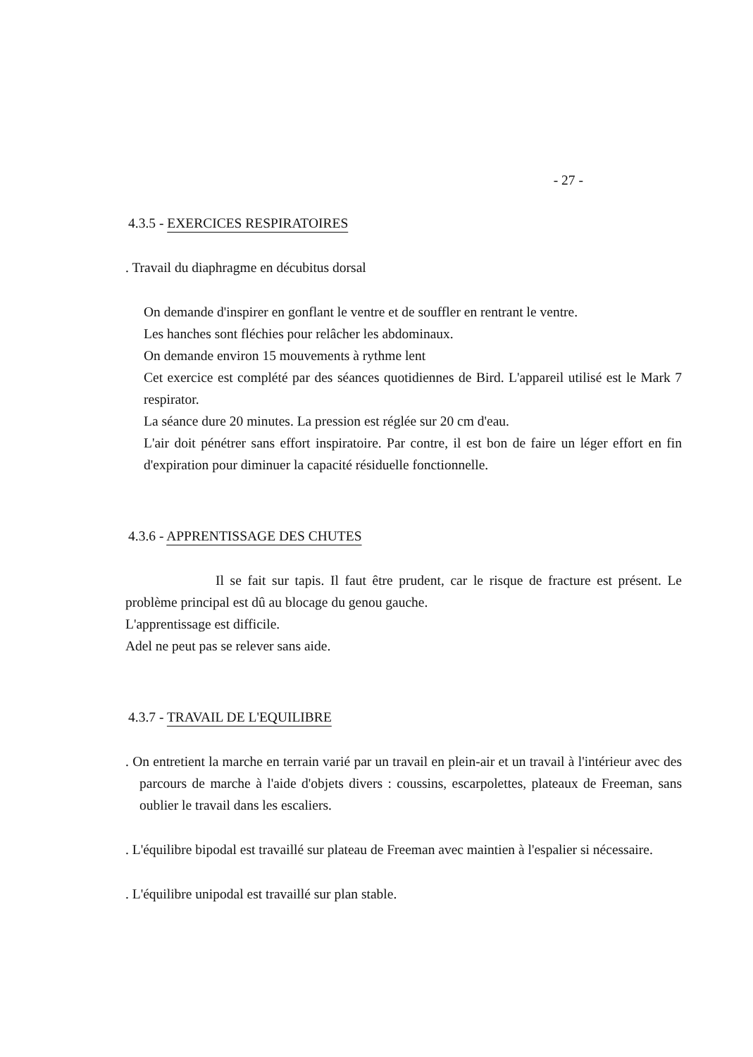- 27 -
4.3.5 - EXERCICES RESPIRATOIRES
. Travail du diaphragme en décubitus dorsal
On demande d'inspirer en gonflant le ventre et de souffler en rentrant le ventre.
Les hanches sont fléchies pour relâcher les abdominaux.
On demande environ 15 mouvements à rythme lent
Cet exercice est complété par des séances quotidiennes de Bird. L'appareil utilisé est le Mark 7 respirator.
La séance dure 20 minutes. La pression est réglée sur 20 cm d'eau.
L'air doit pénétrer sans effort inspiratoire. Par contre, il est bon de faire un léger effort en fin d'expiration pour diminuer la capacité résiduelle fonctionnelle.
4.3.6 - APPRENTISSAGE DES CHUTES
Il se fait sur tapis. Il faut être prudent, car le risque de fracture est présent. Le problème principal est dû au blocage du genou gauche.
L'apprentissage est difficile.
Adel ne peut pas se relever sans aide.
4.3.7 - TRAVAIL DE L'EQUILIBRE
. On entretient la marche en terrain varié par un travail en plein-air et un travail à l'intérieur avec des parcours de marche à l'aide d'objets divers : coussins, escarpolettes, plateaux de Freeman, sans oublier le travail dans les escaliers.
. L'équilibre bipodal est travaillé sur plateau de Freeman avec maintien à l'espalier si nécessaire.
. L'équilibre unipodal est travaillé sur plan stable.